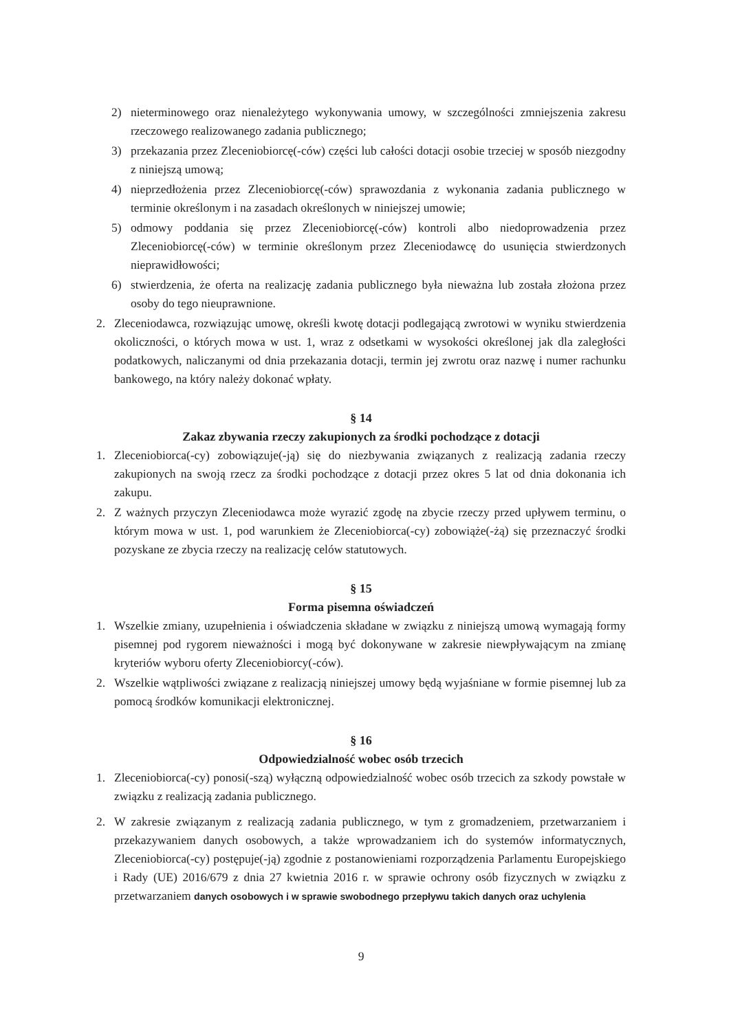2) nieterminowego oraz nienależytego wykonywania umowy, w szczególności zmniejszenia zakresu rzeczowego realizowanego zadania publicznego;
3) przekazania przez Zleceniobiorcę(-ców) części lub całości dotacji osobie trzeciej w sposób niezgodny z niniejszą umową;
4) nieprzedłożenia przez Zleceniobiorcę(-ców) sprawozdania z wykonania zadania publicznego w terminie określonym i na zasadach określonych w niniejszej umowie;
5) odmowy poddania się przez Zleceniobiorcę(-ców) kontroli albo niedoprowadzenia przez Zleceniobiorcę(-ców) w terminie określonym przez Zleceniodawcę do usunięcia stwierdzonych nieprawidłowości;
6) stwierdzenia, że oferta na realizację zadania publicznego była nieważna lub została złożona przez osoby do tego nieuprawnione.
2. Zleceniodawca, rozwiązując umowę, określi kwotę dotacji podlegającą zwrotowi w wyniku stwierdzenia okoliczności, o których mowa w ust. 1, wraz z odsetkami w wysokości określonej jak dla zaległości podatkowych, naliczanymi od dnia przekazania dotacji, termin jej zwrotu oraz nazwę i numer rachunku bankowego, na który należy dokonać wpłaty.
§ 14
Zakaz zbywania rzeczy zakupionych za środki pochodzące z dotacji
1. Zleceniobiorca(-cy) zobowiązuje(-ją) się do niezbywania związanych z realizacją zadania rzeczy zakupionych na swoją rzecz za środki pochodzące z dotacji przez okres 5 lat od dnia dokonania ich zakupu.
2. Z ważnych przyczyn Zleceniodawca może wyrazić zgodę na zbycie rzeczy przed upływem terminu, o którym mowa w ust. 1, pod warunkiem że Zleceniobiorca(-cy) zobowiąże(-żą) się przeznaczyć środki pozyskane ze zbycia rzeczy na realizację celów statutowych.
§ 15
Forma pisemna oświadczeń
1. Wszelkie zmiany, uzupełnienia i oświadczenia składane w związku z niniejszą umową wymagają formy pisemnej pod rygorem nieważności i mogą być dokonywane w zakresie niewpływającym na zmianę kryteriów wyboru oferty Zleceniobiorcy(-ców).
2. Wszelkie wątpliwości związane z realizacją niniejszej umowy będą wyjaśniane w formie pisemnej lub za pomocą środków komunikacji elektronicznej.
§ 16
Odpowiedzialność wobec osób trzecich
1. Zleceniobiorca(-cy) ponosi(-szą) wyłączną odpowiedzialność wobec osób trzecich za szkody powstałe w związku z realizacją zadania publicznego.
2. W zakresie związanym z realizacją zadania publicznego, w tym z gromadzeniem, przetwarzaniem i przekazywaniem danych osobowych, a także wprowadzaniem ich do systemów informatycznych, Zleceniobiorca(-cy) postępuje(-ją) zgodnie z postanowieniami rozporządzenia Parlamentu Europejskiego i Rady (UE) 2016/679 z dnia 27 kwietnia 2016 r. w sprawie ochrony osób fizycznych w związku z przetwarzaniem danych osobowych i w sprawie swobodnego przepływu takich danych oraz uchylenia
9